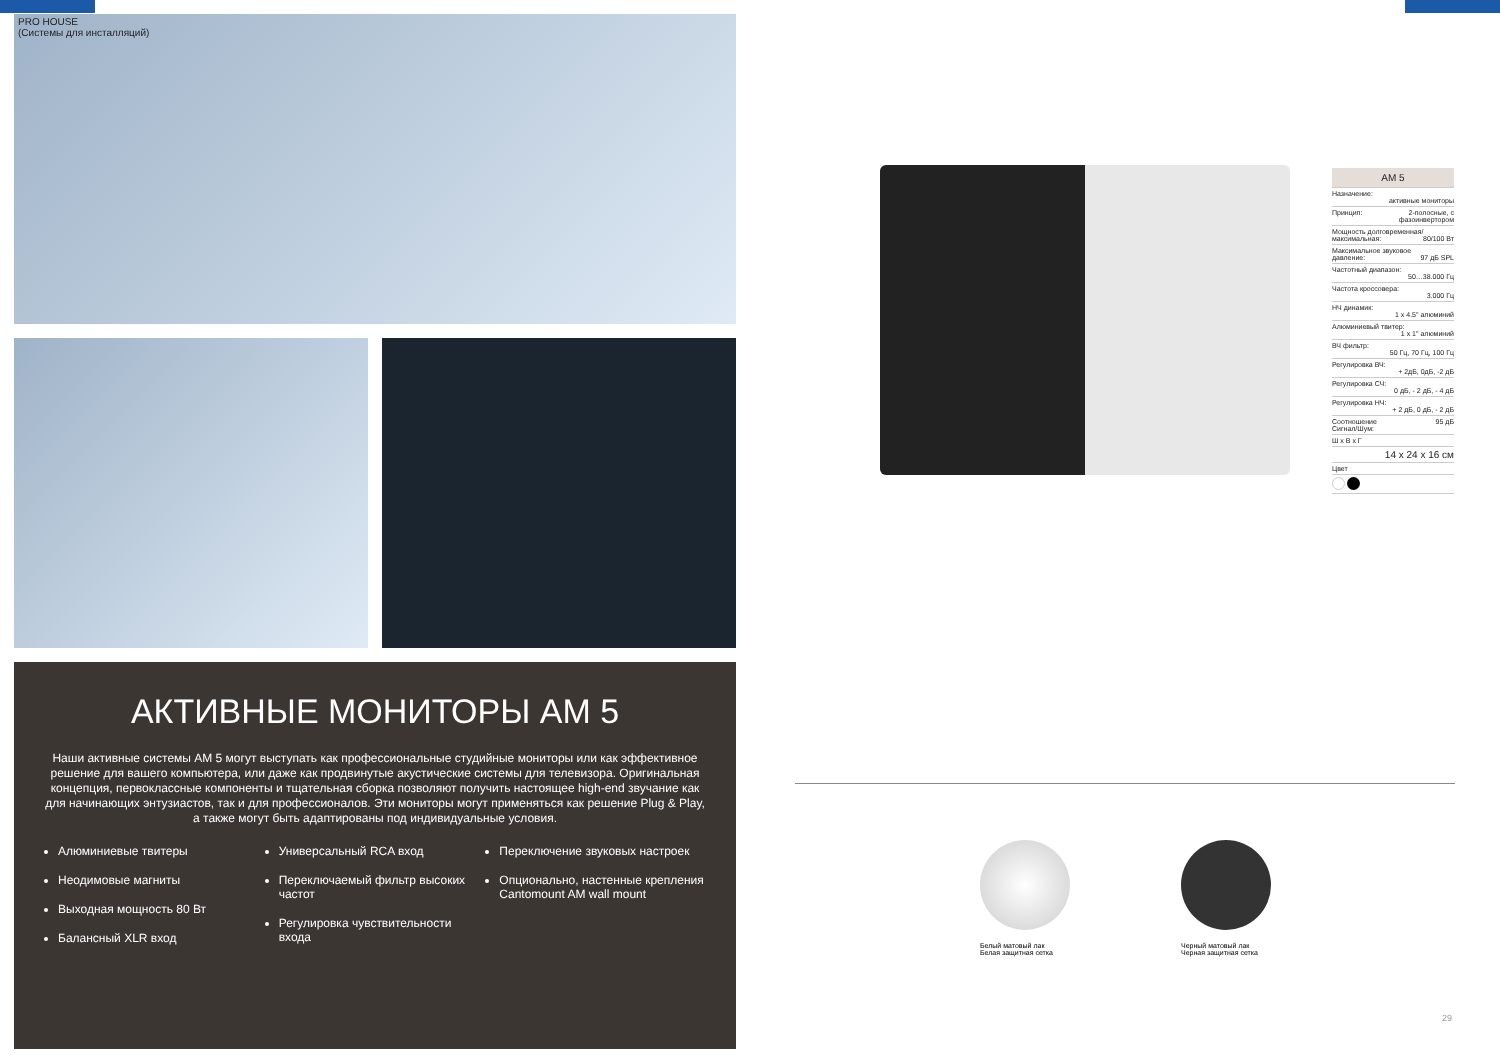PRO HOUSE
(Системы для инсталляций)
АКТИВНЫЕ МОНИТОРЫ AM 5
Наши активные системы AM 5 могут выступать как профессиональные студийные мониторы или как эффективное решение для вашего компьютера, или даже как продвинутые акустические системы для телевизора. Оригинальная концепция, первоклассные компоненты и тщательная сборка позволяют получить настоящее high-end звучание как для начинающих энтузиастов, так и для профессионалов. Эти мониторы могут применяться как решение Plug & Play, а также могут быть адаптированы под индивидуальные условия.
Алюминиевые твитеры
Неодимовые магниты
Выходная мощность 80 Вт
Балансный XLR вход
Универсальный RCA вход
Переключаемый фильтр высоких частот
Регулировка чувствительности входа
Переключение звуковых настроек
Опционально, настенные крепления Cantomount AM wall mount
| AM 5 | |
| Назначение: активные мониторы | |
| Принцип: | 2-полосные, с фазоинвертором |
| Мощность долговременная/ максимальная: 80/100 Вт | |
| Максимальное звуковое давление: 97 дБ SPL | |
| Частотный диапазон: 50…38.000 Гц | |
| Частота кроссовера: 3.000 Гц | |
| НЧ динамик: 1 x 4.5" алюминий | |
| Алюминиевый твитер: 1 x 1" алюминий | |
| ВЧ фильтр: 50 Гц, 70 Гц, 100 Гц | |
| Регулировка ВЧ: + 2дБ, 0дБ, -2 дБ | |
| Регулировка СЧ: 0 дБ, - 2 дБ, - 4 дБ | |
| Регулировка НЧ: + 2 дБ, 0 дБ, - 2 дБ | |
| Соотношение Сигнал/Шум: | 95 дБ |
| Ш x В x Г | |
| 14 x 24 x 16 см | |
| Цвет | |
Белый матовый лак
Белая защитная сетка
Черный матовый лак
Черная защитная сетка
29